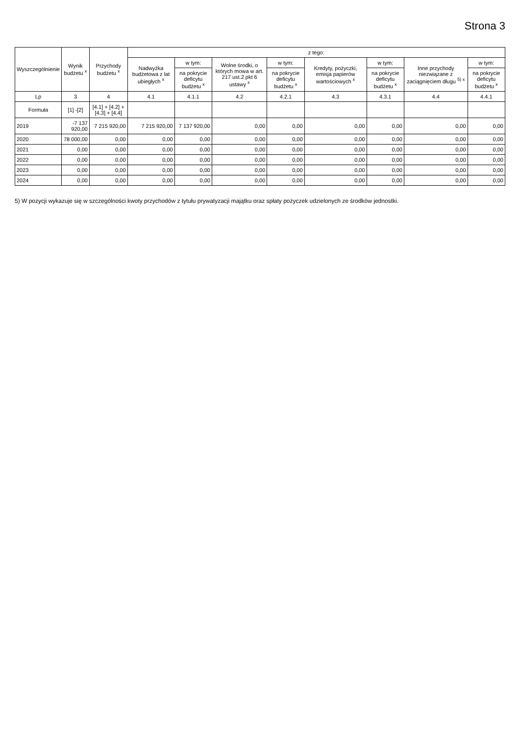Strona 3
| Wyszczególnienie | Wynik budżetu <sup>x</sup> | Przychody budżetu <sup>x</sup> | z tego: | | | | | | | |
| --- | --- | --- | --- | --- | --- | --- | --- | --- | --- | --- |
| | | | Nadwyżka budżetowa z lat ubiegłych <sup>x</sup> | w tym: | Wolne środki, o których mowa w art. 217 ust.2 pkt 6 ustawy <sup>x</sup> | w tym: | Kredyty, pożyczki, emisja papierów wartościowych <sup>x</sup> | w tym: | Inne przychody niezwiązane z zaciągnięciem długu <sup>5) x</sup> | w tym: |
| | | | | na pokrycie deficytu budżetu <sup>x</sup> | | na pokrycie deficytu budżetu <sup>x</sup> | | na pokrycie deficytu budżetu <sup>x</sup> | | na pokrycie deficytu budżetu <sup>x</sup> |
| Lp | 3 | 4 | 4.1 | 4.1.1 | 4.2 | 4.2.1 | 4.3 | 4.3.1 | 4.4 | 4.4.1 |
| Formuła | [1] -[2] | [4.1] + [4.2] + [4.3] + [4.4] | | | | | | | | |
| 2019 | -7 137 920,00 | 7 215 920,00 | 7 215 920,00 | 7 137 920,00 | 0,00 | 0,00 | 0,00 | 0,00 | 0,00 | 0,00 |
| 2020 | 78 000,00 | 0,00 | 0,00 | 0,00 | 0,00 | 0,00 | 0,00 | 0,00 | 0,00 | 0,00 |
| 2021 | 0,00 | 0,00 | 0,00 | 0,00 | 0,00 | 0,00 | 0,00 | 0,00 | 0,00 | 0,00 |
| 2022 | 0,00 | 0,00 | 0,00 | 0,00 | 0,00 | 0,00 | 0,00 | 0,00 | 0,00 | 0,00 |
| 2023 | 0,00 | 0,00 | 0,00 | 0,00 | 0,00 | 0,00 | 0,00 | 0,00 | 0,00 | 0,00 |
| 2024 | 0,00 | 0,00 | 0,00 | 0,00 | 0,00 | 0,00 | 0,00 | 0,00 | 0,00 | 0,00 |
5) W pozycji wykazuje się w szczególności kwoty przychodów z tytułu prywatyzacji majątku oraz spłaty pożyczek udzielonych ze środków jednostki.